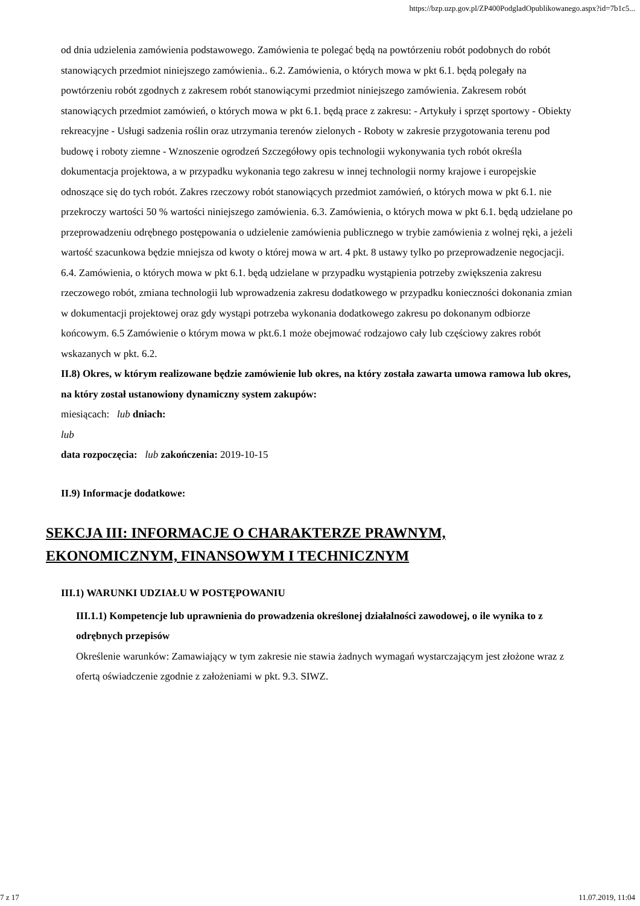https://bzp.uzp.gov.pl/ZP400PodgladOpublikowanego.aspx?id=7b1c5...
od dnia udzielenia zamówienia podstawowego. Zamówienia te polegać będą na powtórzeniu robót podobnych do robót stanowiących przedmiot niniejszego zamówienia.. 6.2. Zamówienia, o których mowa w pkt 6.1. będą polegały na powtórzeniu robót zgodnych z zakresem robót stanowiącymi przedmiot niniejszego zamówienia. Zakresem robót stanowiących przedmiot zamówień, o których mowa w pkt 6.1. będą prace z zakresu: - Artykuły i sprzęt sportowy - Obiekty rekreacyjne - Usługi sadzenia roślin oraz utrzymania terenów zielonych - Roboty w zakresie przygotowania terenu pod budowę i roboty ziemne - Wznoszenie ogrodzeń Szczegółowy opis technologii wykonywania tych robót określa dokumentacja projektowa, a w przypadku wykonania tego zakresu w innej technologii normy krajowe i europejskie odnoszące się do tych robót. Zakres rzeczowy robót stanowiących przedmiot zamówień, o których mowa w pkt 6.1. nie przekroczy wartości 50 % wartości niniejszego zamówienia. 6.3. Zamówienia, o których mowa w pkt 6.1. będą udzielane po przeprowadzeniu odrębnego postępowania o udzielenie zamówienia publicznego w trybie zamówienia z wolnej ręki, a jeżeli wartość szacunkowa będzie mniejsza od kwoty o której mowa w art. 4 pkt. 8 ustawy tylko po przeprowadzenie negocjacji. 6.4. Zamówienia, o których mowa w pkt 6.1. będą udzielane w przypadku wystąpienia potrzeby zwiększenia zakresu rzeczowego robót, zmiana technologii lub wprowadzenia zakresu dodatkowego w przypadku konieczności dokonania zmian w dokumentacji projektowej oraz gdy wystąpi potrzeba wykonania dodatkowego zakresu po dokonanym odbiorze końcowym. 6.5 Zamówienie o którym mowa w pkt.6.1 może obejmować rodzajowo cały lub częściowy zakres robót wskazanych w pkt. 6.2.
II.8) Okres, w którym realizowane będzie zamówienie lub okres, na który została zawarta umowa ramowa lub okres, na który został ustanowiony dynamiczny system zakupów:
miesiącach: lub dniach:
lub
data rozpoczęcia: lub zakończenia: 2019-10-15
II.9) Informacje dodatkowe:
SEKCJA III: INFORMACJE O CHARAKTERZE PRAWNYM, EKONOMICZNYM, FINANSOWYM I TECHNICZNYM
III.1) WARUNKI UDZIAŁU W POSTĘPOWANIU
III.1.1) Kompetencje lub uprawnienia do prowadzenia określonej działalności zawodowej, o ile wynika to z odrębnych przepisów
Określenie warunków: Zamawiający w tym zakresie nie stawia żadnych wymagań wystarczającym jest złożone wraz z ofertą oświadczenie zgodnie z założeniami w pkt. 9.3. SIWZ.
7 z 17 11.07.2019, 11:04